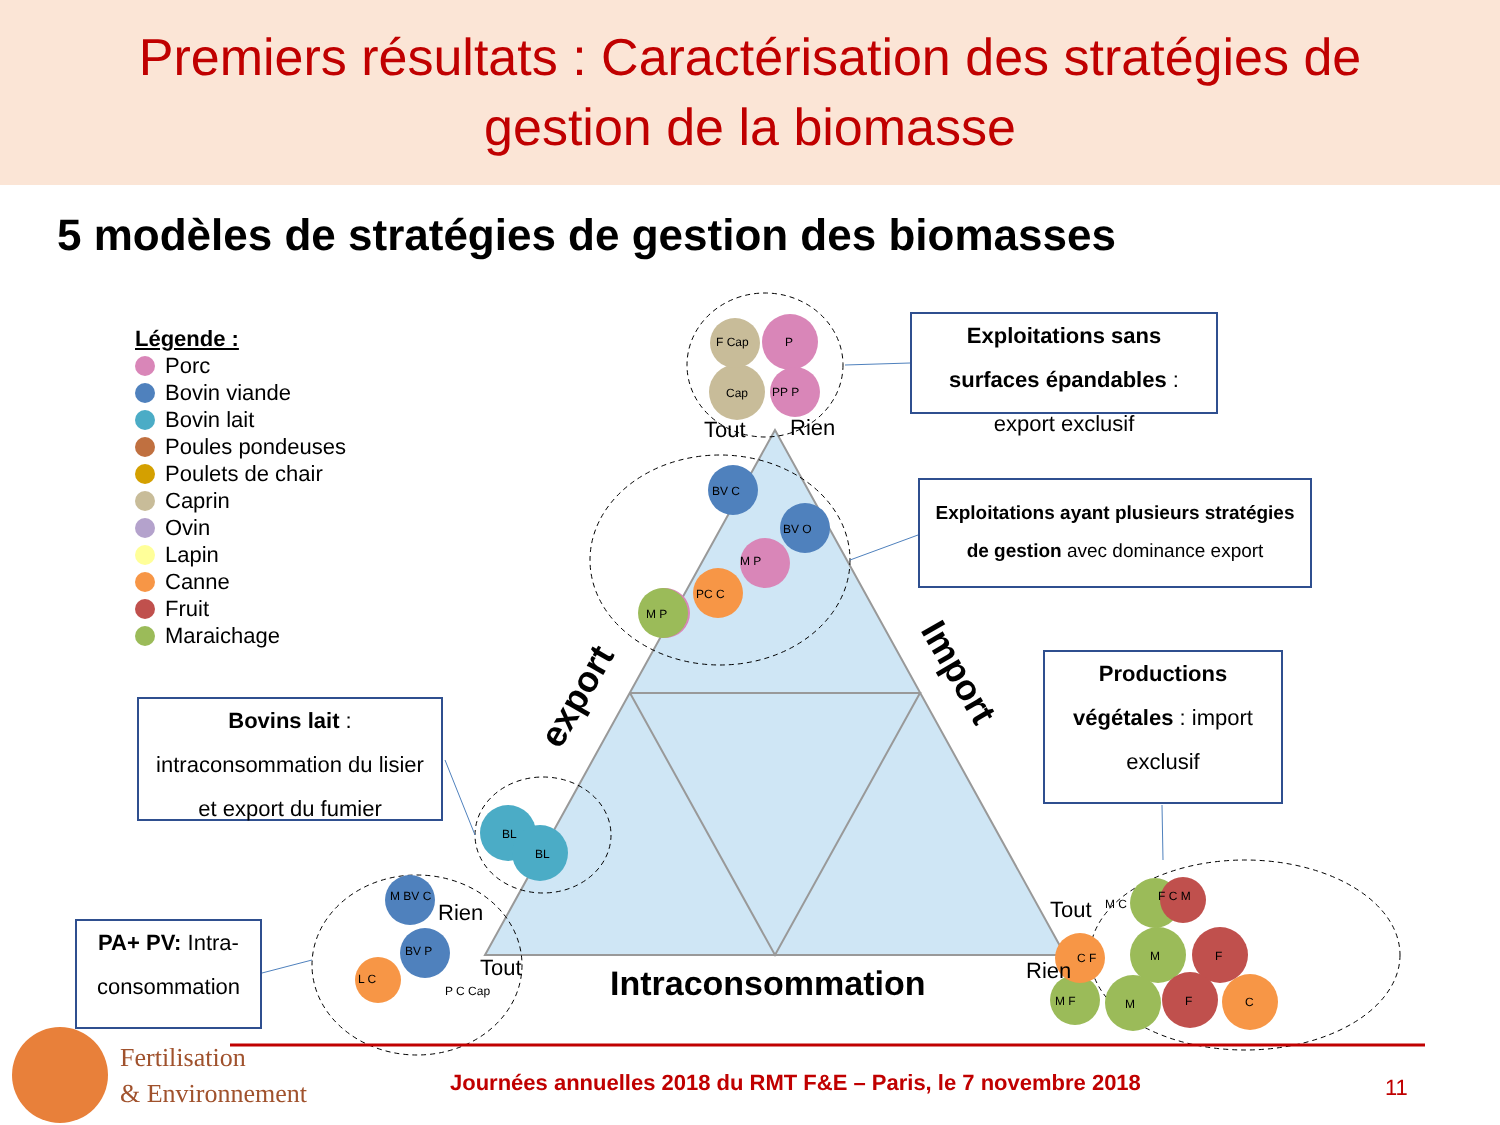Premiers résultats : Caractérisation des stratégies de
gestion de la biomasse
5 modèles de stratégies de gestion des biomasses
F Cap
P
Cap
PP P
BV C
BV O
M P
PC C
M P
BL
BL
M BV C
BV P
L C
P C Cap
M C
F C M
C F
M
F
M F
M
F
C
Tout
Rien
Rien
Tout
Tout
Rien
export
Import
Intraconsommation
Légende :
Porc
Bovin viande
Bovin lait
Poules pondeuses
Poulets de chair
Caprin
Ovin
Lapin
Canne
Fruit
Maraichage
Exploitations sans surfaces épandables : export exclusif
Exploitations ayant plusieurs stratégies de gestion avec dominance export
Productions végétales : import exclusif
Bovins lait :
intraconsommation du lisier et export du fumier
PA+ PV: Intra-consommation
Fertilisation
& Environnement
Journées annuelles 2018 du RMT F&E – Paris, le 7 novembre 2018
11